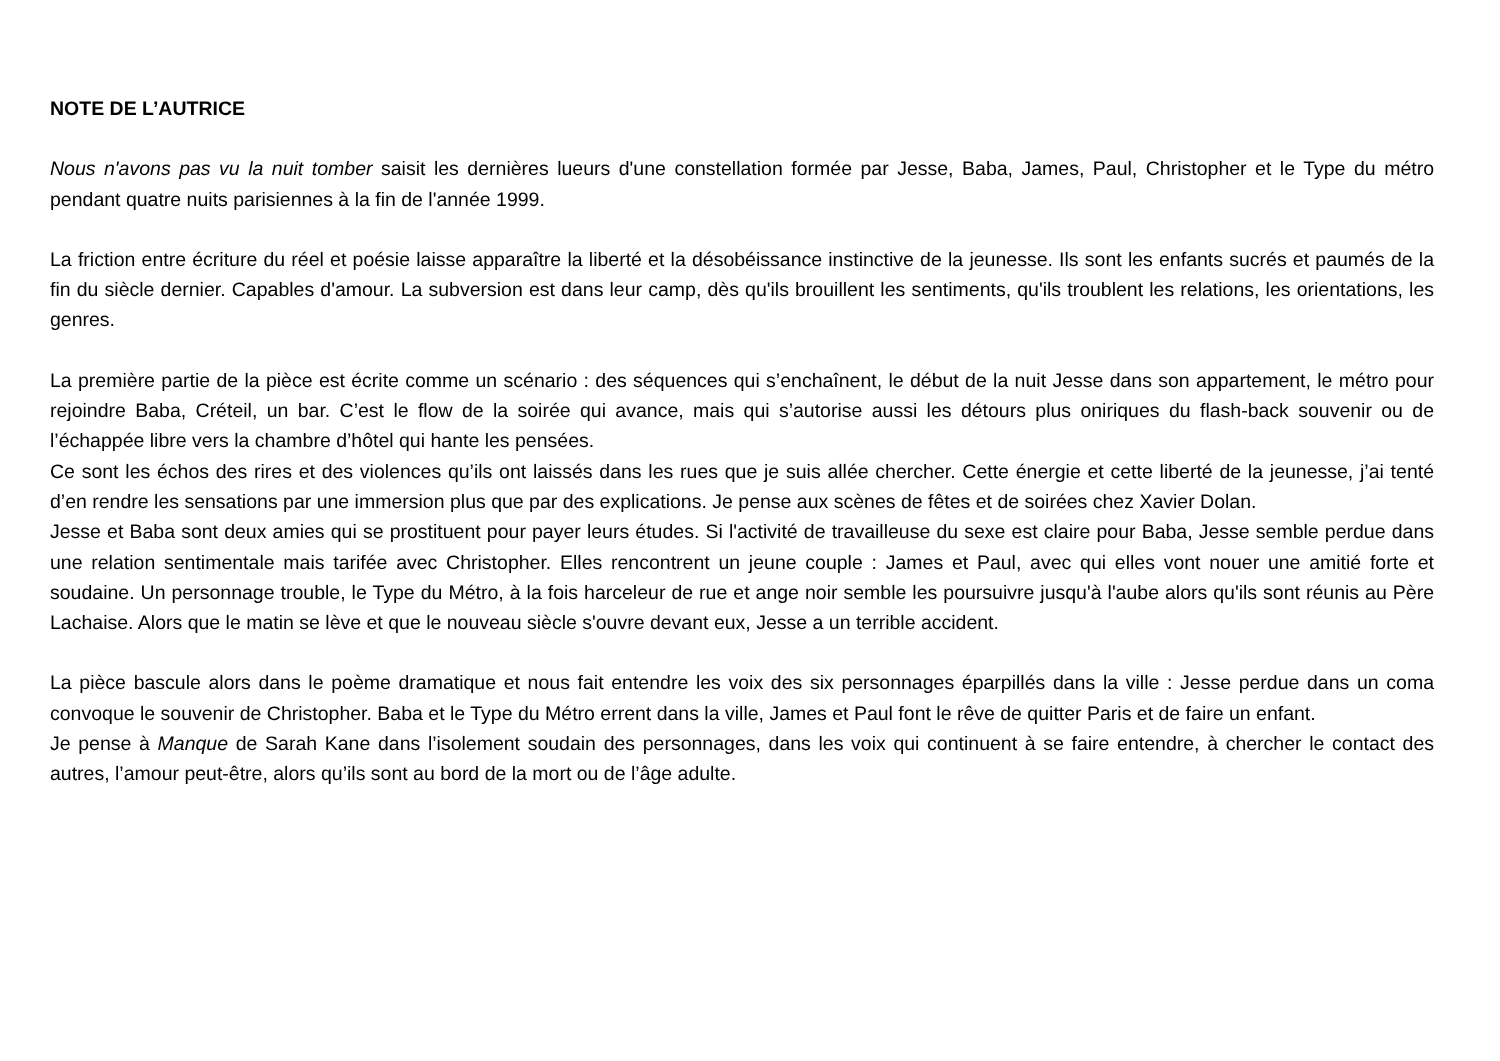NOTE DE L’AUTRICE
Nous n'avons pas vu la nuit tomber saisit les dernières lueurs d'une constellation formée par Jesse, Baba, James, Paul, Christopher et le Type du métro pendant quatre nuits parisiennes à la fin de l'année 1999.
La friction entre écriture du réel et poésie laisse apparaître la liberté et la désobéissance instinctive de la jeunesse. Ils sont les enfants sucrés et paumés de la fin du siècle dernier. Capables d'amour. La subversion est dans leur camp, dès qu'ils brouillent les sentiments, qu'ils troublent les relations, les orientations, les genres.
La première partie de la pièce est écrite comme un scénario : des séquences qui s’enchaînent, le début de la nuit Jesse dans son appartement, le métro pour rejoindre Baba, Créteil, un bar. C’est le flow de la soirée qui avance, mais qui s’autorise aussi les détours plus oniriques du flash-back souvenir ou de l’échappée libre vers la chambre d’hôtel qui hante les pensées.
Ce sont les échos des rires et des violences qu’ils ont laissés dans les rues que je suis allée chercher. Cette énergie et cette liberté de la jeunesse, j’ai tenté d’en rendre les sensations par une immersion plus que par des explications. Je pense aux scènes de fêtes et de soirées chez Xavier Dolan.
Jesse et Baba sont deux amies qui se prostituent pour payer leurs études. Si l'activité de travailleuse du sexe est claire pour Baba, Jesse semble perdue dans une relation sentimentale mais tarifée avec Christopher. Elles rencontrent un jeune couple : James et Paul, avec qui elles vont nouer une amitié forte et soudaine. Un personnage trouble, le Type du Métro, à la fois harceleur de rue et ange noir semble les poursuivre jusqu'à l'aube alors qu'ils sont réunis au Père Lachaise. Alors que le matin se lève et que le nouveau siècle s'ouvre devant eux, Jesse a un terrible accident.
La pièce bascule alors dans le poème dramatique et nous fait entendre les voix des six personnages éparpillés dans la ville : Jesse perdue dans un coma convoque le souvenir de Christopher. Baba et le Type du Métro errent dans la ville, James et Paul font le rêve de quitter Paris et de faire un enfant.
Je pense à Manque de Sarah Kane dans l’isolement soudain des personnages, dans les voix qui continuent à se faire entendre, à chercher le contact des autres, l’amour peut-être, alors qu’ils sont au bord de la mort ou de l’âge adulte.